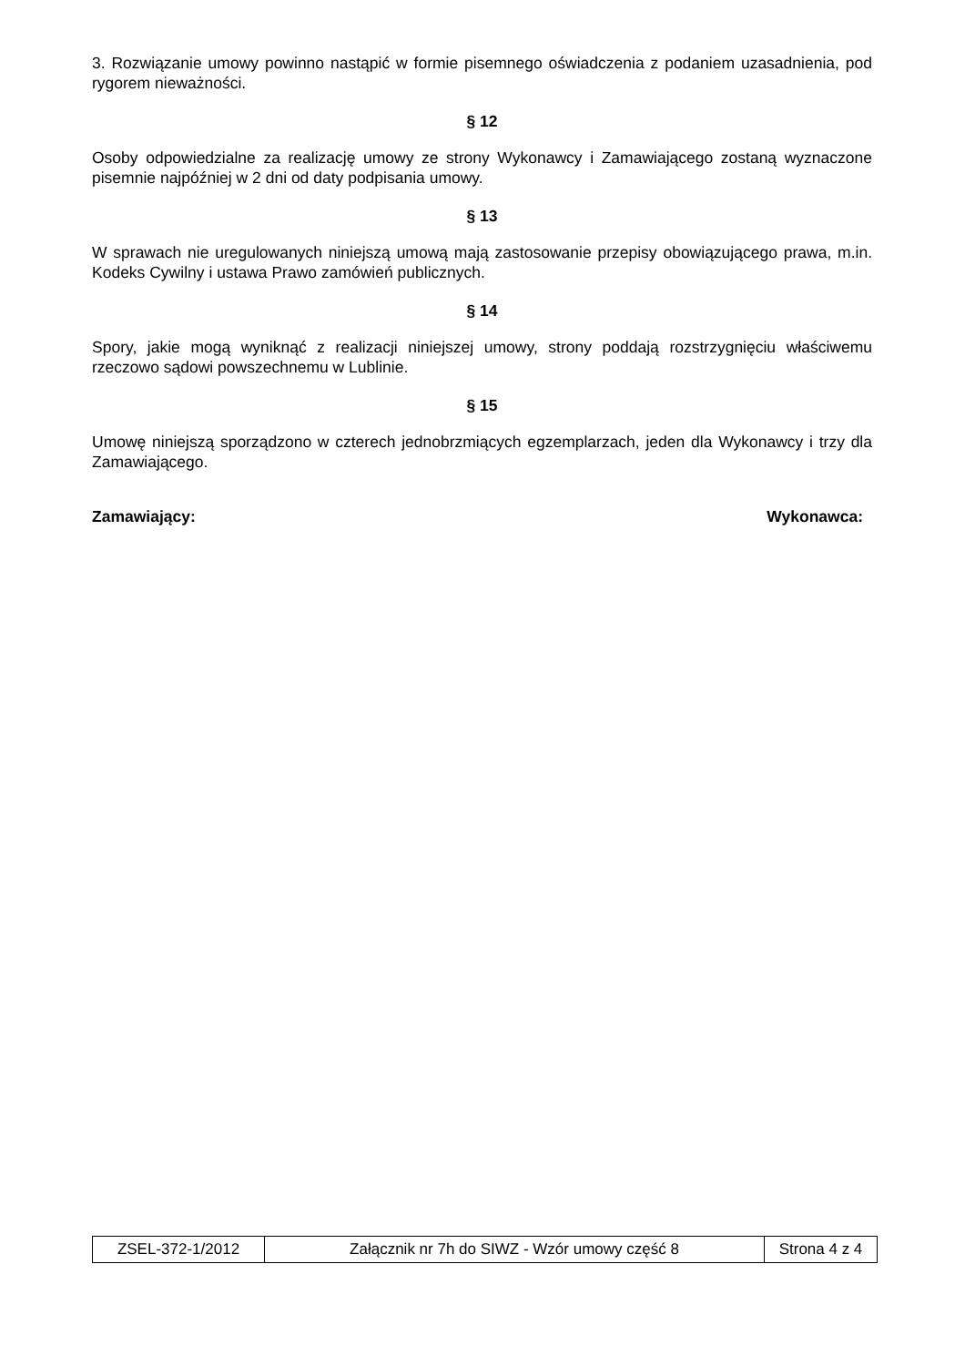3. Rozwiązanie umowy powinno nastąpić w formie pisemnego oświadczenia z podaniem uzasadnienia, pod rygorem nieważności.
§ 12
Osoby odpowiedzialne za realizację umowy ze strony Wykonawcy i Zamawiającego zostaną wyznaczone pisemnie najpóźniej w 2 dni od daty podpisania umowy.
§ 13
W sprawach nie uregulowanych niniejszą umową mają zastosowanie przepisy obowiązującego prawa, m.in. Kodeks Cywilny i ustawa Prawo zamówień publicznych.
§ 14
Spory, jakie mogą wyniknąć z realizacji niniejszej umowy, strony poddają rozstrzygnięciu właściwemu rzeczowo sądowi powszechnemu w Lublinie.
§ 15
Umowę niniejszą sporządzono w czterech jednobrzmiących egzemplarzach, jeden dla Wykonawcy i trzy dla Zamawiającego.
Zamawiający: Wykonawca:
| ZSEL-372-1/2012 | Załącznik nr 7h do SIWZ - Wzór umowy część 8 | Strona 4 z 4 |